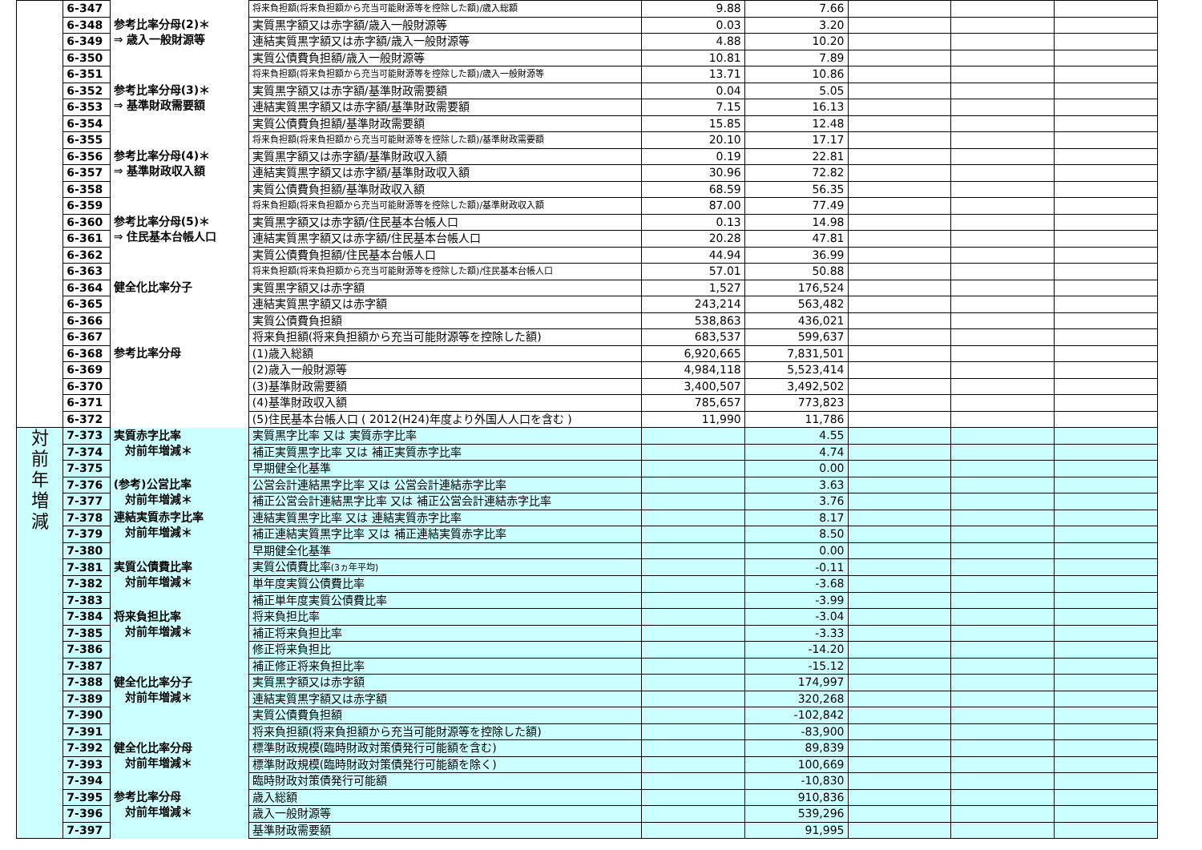| | 6-347 | | 将来負担額(将来負担額から充当可能財源等を控除した額)/歳入総額 | 9.88 | 7.66 | | | |
| | 6-348 | 参考比率分母(2)＊ ⇒ 歳入一般財源等 | 実質黒字額又は赤字額/歳入一般財源等 | 0.03 | 3.20 | | | |
| | 6-349 | | 連結実質黒字額又は赤字額/歳入一般財源等 | 4.88 | 10.20 | | | |
| | 6-350 | | 実質公債費負担額/歳入一般財源等 | 10.81 | 7.89 | | | |
| | 6-351 | | 将来負担額(将来負担額から充当可能財源等を控除した額)/歳入一般財源等 | 13.71 | 10.86 | | | |
| | 6-352 | 参考比率分母(3)＊ ⇒ 基準財政需要額 | 実質黒字額又は赤字額/基準財政需要額 | 0.04 | 5.05 | | | |
| | 6-353 | | 連結実質黒字額又は赤字額/基準財政需要額 | 7.15 | 16.13 | | | |
| | 6-354 | | 実質公債費負担額/基準財政需要額 | 15.85 | 12.48 | | | |
| | 6-355 | | 将来負担額(将来負担額から充当可能財源等を控除した額)/基準財政需要額 | 20.10 | 17.17 | | | |
| | 6-356 | 参考比率分母(4)＊ ⇒ 基準財政収入額 | 実質黒字額又は赤字額/基準財政収入額 | 0.19 | 22.81 | | | |
| | 6-357 | | 連結実質黒字額又は赤字額/基準財政収入額 | 30.96 | 72.82 | | | |
| | 6-358 | | 実質公債費負担額/基準財政収入額 | 68.59 | 56.35 | | | |
| | 6-359 | | 将来負担額(将来負担額から充当可能財源等を控除した額)/基準財政収入額 | 87.00 | 77.49 | | | |
| | 6-360 | 参考比率分母(5)＊ ⇒ 住民基本台帳人口 | 実質黒字額又は赤字額/住民基本台帳人口 | 0.13 | 14.98 | | | |
| | 6-361 | | 連結実質黒字額又は赤字額/住民基本台帳人口 | 20.28 | 47.81 | | | |
| | 6-362 | | 実質公債費負担額/住民基本台帳人口 | 44.94 | 36.99 | | | |
| | 6-363 | | 将来負担額(将来負担額から充当可能財源等を控除した額)/住民基本台帳人口 | 57.01 | 50.88 | | | |
| | 6-364 | 健全化比率分子 | 実質黒字額又は赤字額 | 1,527 | 176,524 | | | |
| | 6-365 | | 連結実質黒字額又は赤字額 | 243,214 | 563,482 | | | |
| | 6-366 | | 実質公債費負担額 | 538,863 | 436,021 | | | |
| | 6-367 | | 将来負担額(将来負担額から充当可能財源等を控除した額) | 683,537 | 599,637 | | | |
| | 6-368 | 参考比率分母 | (1)歳入総額 | 6,920,665 | 7,831,501 | | | |
| | 6-369 | | (2)歳入一般財源等 | 4,984,118 | 5,523,414 | | | |
| | 6-370 | | (3)基準財政需要額 | 3,400,507 | 3,492,502 | | | |
| | 6-371 | | (4)基準財政収入額 | 785,657 | 773,823 | | | |
| | 6-372 | | (5)住民基本台帳人口 ( 2012(H24)年度より外国人人口を含む ) | 11,990 | 11,786 | | | |
| 対 前 年 増 減 | 7-373 | 実質赤字比率 対前年増減＊ | 実質黒字比率 又は 実質赤字比率 | | 4.55 | | | |
| | 7-374 | | 補正実質黒字比率 又は 補正実質赤字比率 | | 4.74 | | | |
| | 7-375 | | 早期健全化基準 | | 0.00 | | | |
| | 7-376 | (参考)公営比率 対前年増減＊ | 公営会計連結黒字比率 又は 公営会計連結赤字比率 | | 3.63 | | | |
| | 7-377 | | 補正公営会計連結黒字比率 又は 補正公営会計連結赤字比率 | | 3.76 | | | |
| | 7-378 | 連結実質赤字比率 対前年増減＊ | 連結実質黒字比率 又は 連結実質赤字比率 | | 8.17 | | | |
| | 7-379 | | 補正連結実質黒字比率 又は 補正連結実質赤字比率 | | 8.50 | | | |
| | 7-380 | | 早期健全化基準 | | 0.00 | | | |
| | 7-381 | 実質公債費比率 対前年増減＊ | 実質公債費比率 (3ヵ年平均) | | -0.11 | | | |
| | 7-382 | | 単年度実質公債費比率 | | -3.68 | | | |
| | 7-383 | | 補正単年度実質公債費比率 | | -3.99 | | | |
| | 7-384 | 将来負担比率 対前年増減＊ | 将来負担比率 | | -3.04 | | | |
| | 7-385 | | 補正将来負担比率 | | -3.33 | | | |
| | 7-386 | | 修正将来負担比 | | -14.20 | | | |
| | 7-387 | | 補正修正将来負担比率 | | -15.12 | | | |
| | 7-388 | 健全化比率分子 対前年増減＊ | 実質黒字額又は赤字額 | | 174,997 | | | |
| | 7-389 | | 連結実質黒字額又は赤字額 | | 320,268 | | | |
| | 7-390 | | 実質公債費負担額 | | -102,842 | | | |
| | 7-391 | | 将来負担額(将来負担額から充当可能財源等を控除した額) | | -83,900 | | | |
| | 7-392 | 健全化比率分母 対前年増減＊ | 標準財政規模(臨時財政対策債発行可能額を含む) | | 89,839 | | | |
| | 7-393 | | 標準財政規模(臨時財政対策債発行可能額を除く) | | 100,669 | | | |
| | 7-394 | | 臨時財政対策債発行可能額 | | -10,830 | | | |
| | 7-395 | 参考比率分母 対前年増減＊ | 歳入総額 | | 910,836 | | | |
| | 7-396 | | 歳入一般財源等 | | 539,296 | | | |
| | 7-397 | | 基準財政需要額 | | 91,995 | | | |